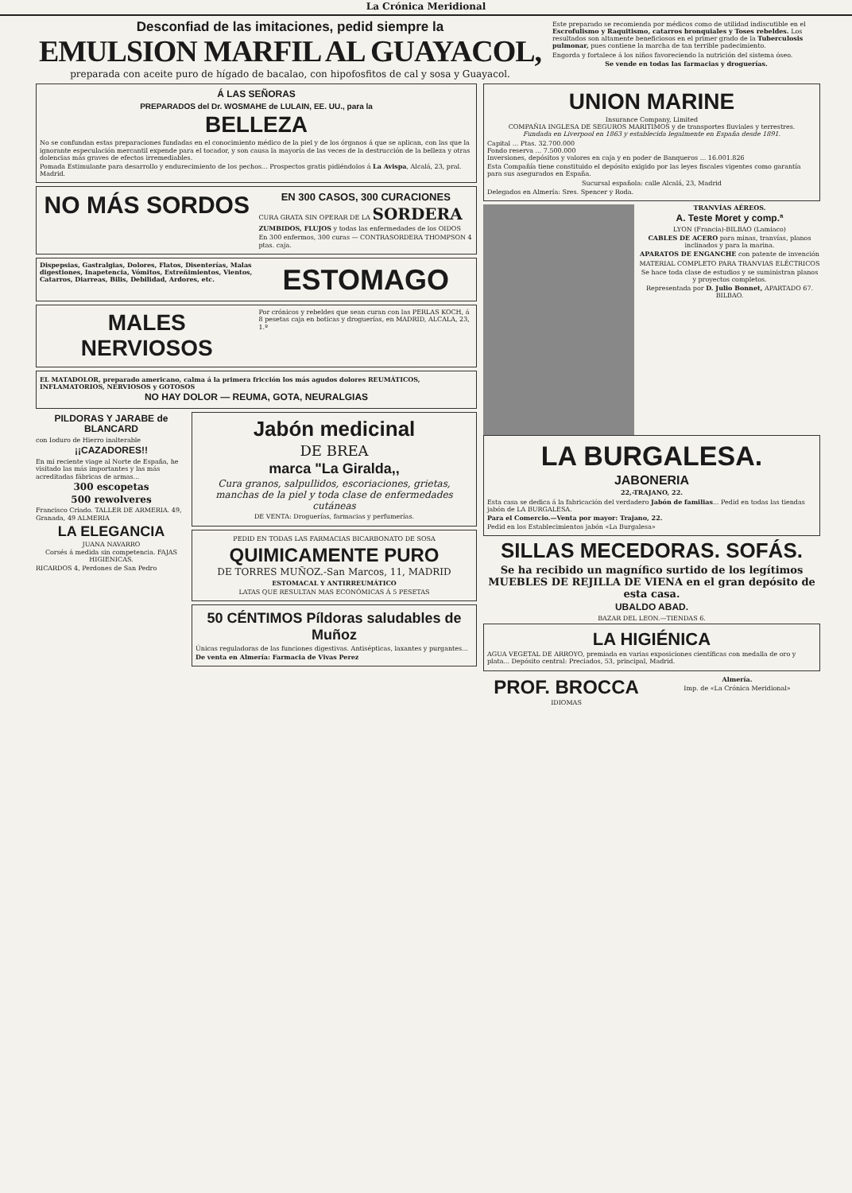La Crónica Meridional
Desconfiad de las imitaciones, pedid siempre la
EMULSION MARFIL AL GUAYACOL,
preparada con aceite puro de hígado de bacalao, con hipofosfitos de cal y sosa y Guayacol.
Este preparado se recomienda por médicos como de utilidad indiscutible en el Escrofulismo y Raquitismo, catarros bronquiales y Toses rebeldes. Los resultados son altamente beneficiosos en el primer grado de la Tuberculosis pulmonar, pues contiene la marcha de tan terrible padecimiento.
Engorda y fortalece á los niños favoreciendo la nutrición del sistema óseo.
Se vende en todas las farmacias y droguerías.
Á LAS SEÑORAS
PREPARADOS del Dr. WOSMAHE de LULAIN, EE. UU., para la
BELLEZA
No se confundan estas preparaciones fundadas en el conocimiento médico de la piel y de los órganos á que se aplican, con las que la ignorante especulación mercantil expende para el tocador, y son causa la mayoría de las veces de la destrucción de la belleza y otras dolencias más graves de efectos irremediables.
Pomada Estimulante para desarrollo y endurecimiento de los pechos... Prospectos gratis pidiéndolos á La Avispa, Alcalá, 23, pral. Madrid.
NO MÁS SORDOS
EN 300 CASOS, 300 CURACIONES
CURA GRATA SIN OPERAR DE LA SORDERA
ZUMBIDOS, FLUJOS y todas las enfermedades de los OIDOS
En 300 enfermos, 300 curas — CONTRASORDERA THOMPSON 4 ptas. caja.
Dispepsias, Gastralgias, Dolores, Flatos, Disenterías, Malas digestiones, Inapetencia, Vómitos, Estreñimientos, Vientos, Catarros, Diarreas, Bilis, Debilidad, Ardores, etc.
ESTOMAGO
MALES NERVIOSOS
Por crónicos y rebeldes que sean curan con las PERLAS KOCH, á 8 pesetas caja en boticas y droguerías, en MADRID, ALCALA, 23, 1.º
EL MATADOLOR, preparado americano, calma á la primera fricción los más agudos dolores REUMÁTICOS, INFLAMATORIOS, NERVIOSOS y GOTOSOS
NO HAY DOLOR — REUMA, GOTA, NEURALGIAS
PILDORAS Y JARABE de BLANCARD
con Ioduro de Hierro inalterable
¡¡CAZADORES!!
En mi reciente viage al Norte de España, he visitado las más importantes y las más acreditadas fábricas de armas...
300 escopetas
500 rewolveres
Francisco Criado. TALLER DE ARMERIA. 49, Granada, 49 ALMERIA
LA ELEGANCIA
JUANA NAVARRO
Corsés á medida sin competencia. FAJAS HIGIENICAS.
RICARDOS 4, Perdones de San Pedro
Jabón medicinal
DE BREA
marca "La Giralda,,
Cura granos, salpullidos, escoriaciones, grietas, manchas de la piel y toda clase de enfermedades cutáneas
DE VENTA: Droguerías, farmacias y perfumerías.
PEDID EN TODAS LAS FARMACIAS BICARBONATO DE SOSA
QUIMICAMENTE PURO
DE TORRES MUÑOZ.-San Marcos, 11, MADRID
ESTOMACAL Y ANTIRREUMÁTICO
LATAS QUE RESULTAN MAS ECONÓMICAS Á 5 PESETAS
50 CÉNTIMOS Píldoras saludables de Muñoz
Únicas reguladoras de las funciones digestivas. Antisépticas, laxantes y purgantes...
De venta en Almería: Farmacia de Vivas Perez
UNION MARINE
Insurance Company, Limited
COMPAÑIA INGLESA DE SEGUROS MARITIMOS y de transportes fluviales y terrestres.
Fundada en Liverpool en 1863 y establecida legalmente en España desde 1891.
Capital ... Ptas. 32.700.000
Fondo reserva ... 7.500.000
Inversiones, depósitos y valores en caja y en poder de Banqueros ... 16.001.826
Esta Compañía tiene constituido el depósito exigido por las leyes fiscales vigentes como garantía para sus asegurados en España.
Sucursal española: calle Alcalá, 23, Madrid
Delegados en Almería: Sres. Spencer y Roda.
TRANVÍAS AÉREOS.
A. Teste Moret y comp.ª
LYON (Francia)-BILBAO (Lamiaco)
CABLES DE ACERO para minas, tranvías, planos inclinados y para la marina.
APARATOS DE ENGANCHE con patente de invención
MATERIAL COMPLETO PARA TRANVIAS ELÉCTRICOS
Se hace toda clase de estudios y se suministran planos y proyectos completos.
Representada por D. Julio Bonnet, APARTADO 67. BILBAO.
LA BURGALESA.
JABONERIA
22,-TRAJANO, 22.
Esta casa se dedica á la fabricación del verdadero Jabón de familias... Pedid en todas las tiendas jabón de LA BURGALESA.
Para el Comercio.—Venta por mayor: Trajano, 22.
Pedid en los Establecimientos jabón «La Burgalesa»
SILLAS MECEDORAS. SOFÁS.
Se ha recibido un magnífico surtido de los legítimos MUEBLES DE REJILLA DE VIENA en el gran depósito de esta casa.
UBALDO ABAD.
BAZAR DEL LEON.—TIENDAS 6.
LA HIGIÉNICA
AGUA VEGETAL DE ARROYO, premiada en varias exposiciones científicas con medalla de oro y plata... Depósito central: Preciados, 53, principal, Madrid.
PROF. BROCCA
IDIOMAS
Almería.
Imp. de «La Crónica Meridional»